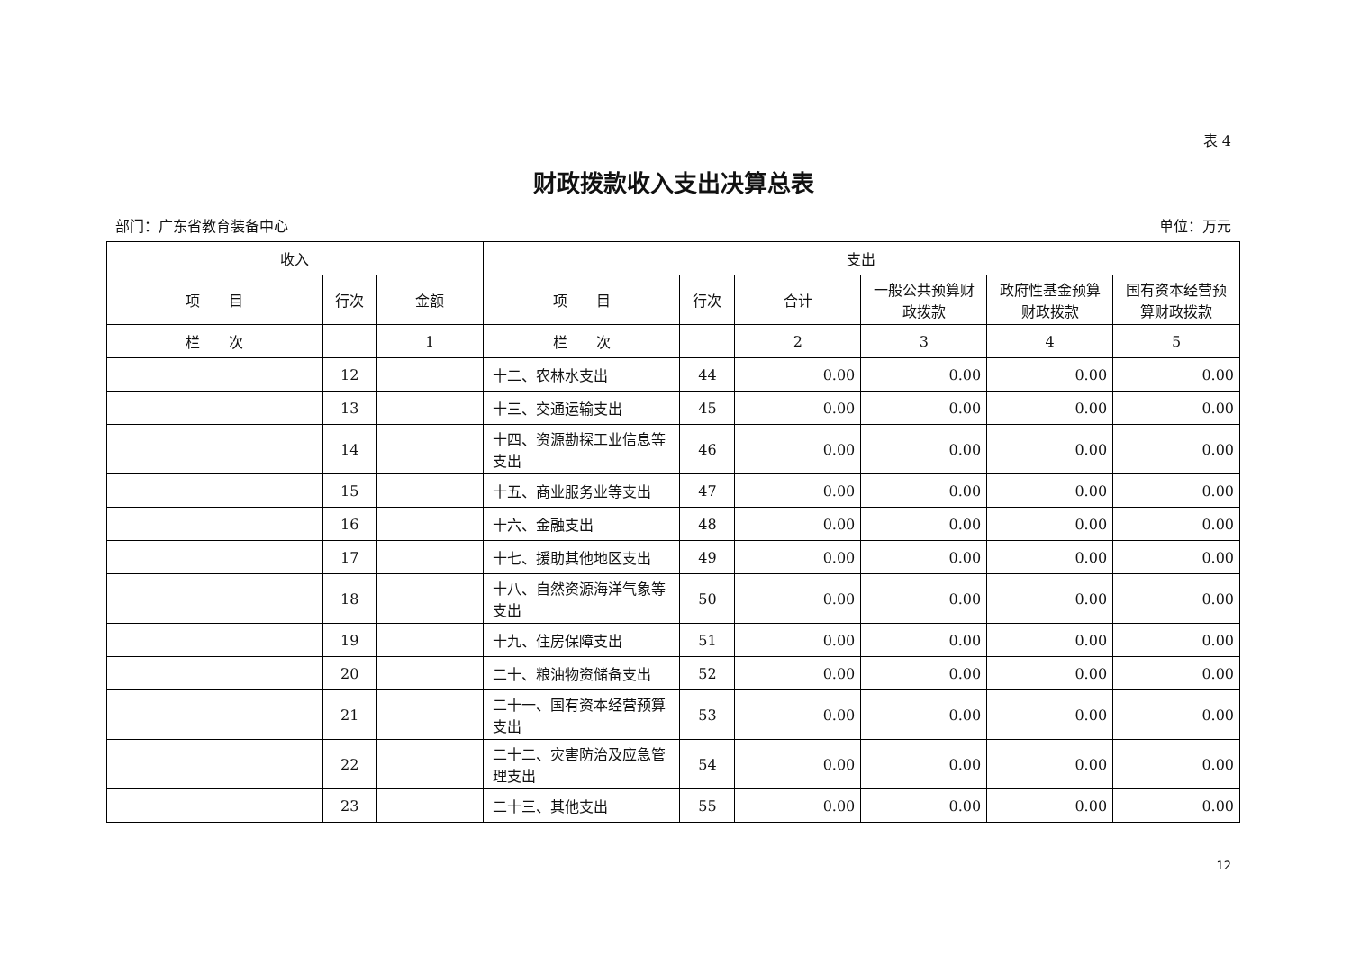表 4
财政拨款收入支出决算总表
部门：广东省教育装备中心 单位：万元
| 收入 | | | 支出 | | | | | |
| --- | --- | --- | --- | --- | --- | --- | --- | --- |
| 项 目 | 行次 | 金额 | 项 目 | 行次 | 合计 | 一般公共预算财政拨款 | 政府性基金预算财政拨款 | 国有资本经营预算财政拨款 |
| 栏 次 | | 1 | 栏 次 | | 2 | 3 | 4 | 5 |
| | 12 | | 十二、农林水支出 | 44 | 0.00 | 0.00 | 0.00 | 0.00 |
| | 13 | | 十三、交通运输支出 | 45 | 0.00 | 0.00 | 0.00 | 0.00 |
| | 14 | | 十四、资源勘探工业信息等支出 | 46 | 0.00 | 0.00 | 0.00 | 0.00 |
| | 15 | | 十五、商业服务业等支出 | 47 | 0.00 | 0.00 | 0.00 | 0.00 |
| | 16 | | 十六、金融支出 | 48 | 0.00 | 0.00 | 0.00 | 0.00 |
| | 17 | | 十七、援助其他地区支出 | 49 | 0.00 | 0.00 | 0.00 | 0.00 |
| | 18 | | 十八、自然资源海洋气象等支出 | 50 | 0.00 | 0.00 | 0.00 | 0.00 |
| | 19 | | 十九、住房保障支出 | 51 | 0.00 | 0.00 | 0.00 | 0.00 |
| | 20 | | 二十、粮油物资储备支出 | 52 | 0.00 | 0.00 | 0.00 | 0.00 |
| | 21 | | 二十一、国有资本经营预算支出 | 53 | 0.00 | 0.00 | 0.00 | 0.00 |
| | 22 | | 二十二、灾害防治及应急管理支出 | 54 | 0.00 | 0.00 | 0.00 | 0.00 |
| | 23 | | 二十三、其他支出 | 55 | 0.00 | 0.00 | 0.00 | 0.00 |
12